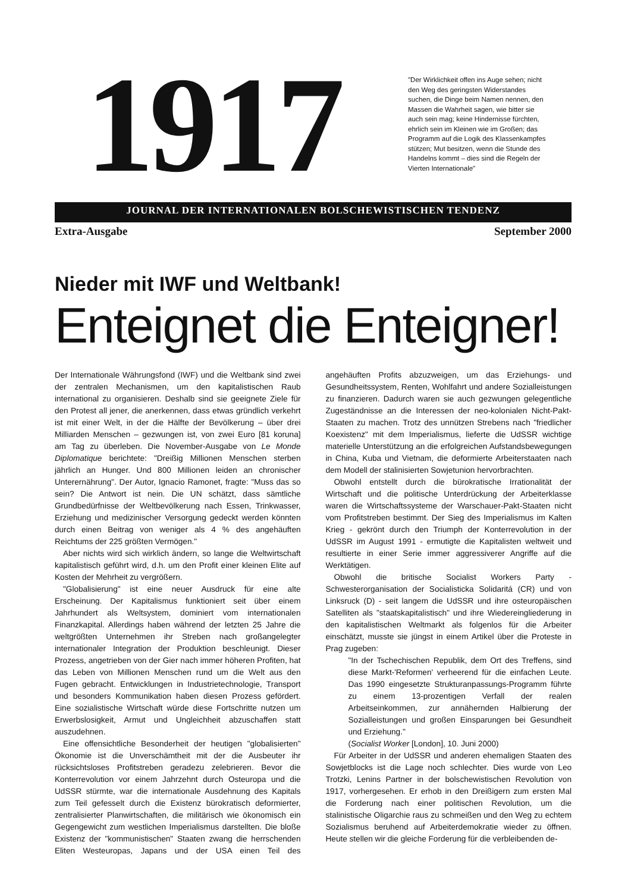1917
"Der Wirklichkeit offen ins Auge sehen; nicht den Weg des geringsten Widerstandes suchen, die Dinge beim Namen nennen, den Massen die Wahrheit sagen, wie bitter sie auch sein mag; keine Hindernisse fürchten, ehrlich sein im Kleinen wie im Großen; das Programm auf die Logik des Klassenkampfes stützen; Mut besitzen, wenn die Stunde des Handelns kommt – dies sind die Regeln der Vierten Internationale"
JOURNAL DER INTERNATIONALEN BOLSCHEWISTISCHEN TENDENZ
Extra-Ausgabe September 2000
Nieder mit IWF und Weltbank!
Enteignet die Enteigner!
Der Internationale Währungsfond (IWF) und die Weltbank sind zwei der zentralen Mechanismen, um den kapitalistischen Raub international zu organisieren. Deshalb sind sie geeignete Ziele für den Protest all jener, die anerkennen, dass etwas gründlich verkehrt ist mit einer Welt, in der die Hälfte der Bevölkerung – über drei Milliarden Menschen – gezwungen ist, von zwei Euro [81 koruna] am Tag zu überleben. Die November-Ausgabe von Le Monde Diplomatique berichtete: "Dreißig Millionen Menschen sterben jährlich an Hunger. Und 800 Millionen leiden an chronischer Unterernährung". Der Autor, Ignacio Ramonet, fragte: "Muss das so sein? Die Antwort ist nein. Die UN schätzt, dass sämtliche Grundbedürfnisse der Weltbevölkerung nach Essen, Trinkwasser, Erziehung und medizinischer Versorgung gedeckt werden könnten durch einen Beitrag von weniger als 4 % des angehäuften Reichtums der 225 größten Vermögen."
Aber nichts wird sich wirklich ändern, so lange die Weltwirtschaft kapitalistisch geführt wird, d.h. um den Profit einer kleinen Elite auf Kosten der Mehrheit zu vergrößern.
"Globalisierung" ist eine neuer Ausdruck für eine alte Erscheinung. Der Kapitalismus funktioniert seit über einem Jahrhundert als Weltsystem, dominiert vom internationalen Finanzkapital. Allerdings haben während der letzten 25 Jahre die weltgrößten Unternehmen ihr Streben nach großangelegter internationaler Integration der Produktion beschleunigt. Dieser Prozess, angetrieben von der Gier nach immer höheren Profiten, hat das Leben von Millionen Menschen rund um die Welt aus den Fugen gebracht. Entwicklungen in Industrietechnologie, Transport und besonders Kommunikation haben diesen Prozess gefördert. Eine sozialistische Wirtschaft würde diese Fortschritte nutzen um Erwerbslosigkeit, Armut und Ungleichheit abzuschaffen statt auszudehnen.
Eine offensichtliche Besonderheit der heutigen "globalisierten" Ökonomie ist die Unverschämtheit mit der die Ausbeuter ihr rücksichtsloses Profitstreben geradezu zelebrieren. Bevor die Konterrevolution vor einem Jahrzehnt durch Osteuropa und die UdSSR stürmte, war die internationale Ausdehnung des Kapitals zum Teil gefesselt durch die Existenz bürokratisch deformierter, zentralisierter Planwirtschaften, die militärisch wie ökonomisch ein Gegengewicht zum westlichen Imperialismus darstellten. Die bloße Existenz der "kommunistischen" Staaten zwang die herrschenden Eliten Westeuropas, Japans und der USA einen Teil des angehäuften Profits abzuzweigen, um das Erziehungs- und Gesundheitssystem, Renten, Wohlfahrt und andere Sozialleistungen zu finanzieren. Dadurch waren sie auch gezwungen gelegentliche Zugeständnisse an die Interessen der neo-kolonialen Nicht-Pakt-Staaten zu machen. Trotz des unnützen Strebens nach "friedlicher Koexistenz" mit dem Imperialismus, lieferte die UdSSR wichtige materielle Unterstützung an die erfolgreichen Aufstandsbewegungen in China, Kuba und Vietnam, die deformierte Arbeiterstaaten nach dem Modell der stalinisierten Sowjetunion hervorbrachten.
Obwohl entstellt durch die bürokratische Irrationalität der Wirtschaft und die politische Unterdrückung der Arbeiterklasse waren die Wirtschaftssysteme der Warschauer-Pakt-Staaten nicht vom Profitstreben bestimmt. Der Sieg des Imperialismus im Kalten Krieg - gekrönt durch den Triumph der Konterrevolution in der UdSSR im August 1991 - ermutigte die Kapitalisten weltweit und resultierte in einer Serie immer aggressiverer Angriffe auf die Werktätigen.
Obwohl die britische Socialist Workers Party - Schwesterorganisation der Socialisticka Solidaritá (CR) und von Linksruck (D) - seit langem die UdSSR und ihre osteuropäischen Satelliten als "staatskapitalistisch" und ihre Wiedereingliederung in den kapitalistischen Weltmarkt als folgenlos für die Arbeiter einschätzt, musste sie jüngst in einem Artikel über die Proteste in Prag zugeben:
"In der Tschechischen Republik, dem Ort des Treffens, sind diese Markt-'Reformen' verheerend für die einfachen Leute. Das 1990 eingesetzte Strukturanpassungs-Programm führte zu einem 13-prozentigen Verfall der realen Arbeitseinkommen, zur annähernden Halbierung der Sozialleistungen und großen Einsparungen bei Gesundheit und Erziehung."
(Socialist Worker [London], 10. Juni 2000)
Für Arbeiter in der UdSSR und anderen ehemaligen Staaten des Sowjetblocks ist die Lage noch schlechter. Dies wurde von Leo Trotzki, Lenins Partner in der bolschewistischen Revolution von 1917, vorhergesehen. Er erhob in den Dreißigern zum ersten Mal die Forderung nach einer politischen Revolution, um die stalinistische Oligarchie raus zu schmeißen und den Weg zu echtem Sozialismus beruhend auf Arbeiterdemokratie wieder zu öffnen. Heute stellen wir die gleiche Forderung für die verbleibenden de-